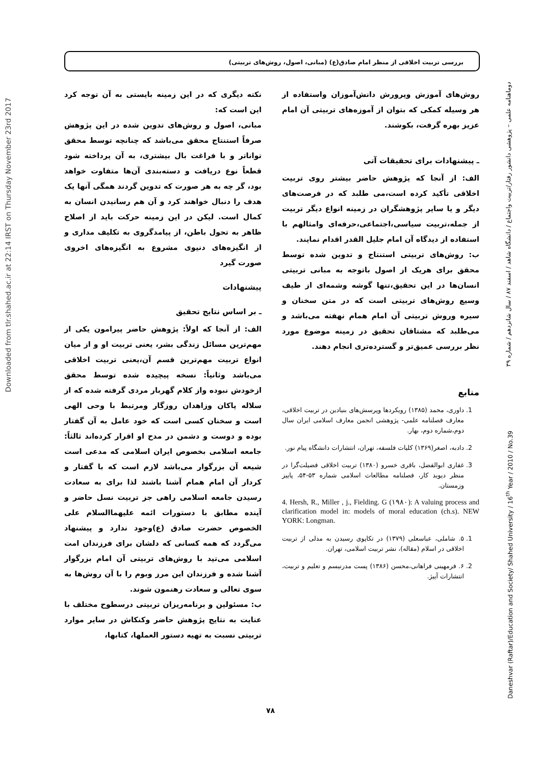بررسی تربیت اخلاقی از منظر امام صادق(ع) (مبانی، اصول، روش‌های تربیتی)
Downloaded from tlr.shahed.ac.ir at 22:14 IRST on Thursday November 23rd 2017
Daneshvar (Raftar)/Education and Society/ Shahed University / 16<sup>th</sup> Year / 2010 / No.39 دوماهنامه علمی – پژوهشی دانشور رفتار/تربیت واجتماع / دانشگاه شاهد / اسفند ۸۷ / سال شانزدهم / شماره ۳۹
نکته دیگری که در این زمینه بایستی به آن توجه کرد این است که:
مبانی، اصول و روش‌های تدوین شده در این پژوهش صرفاً استنتاج محقق می‌باشد که چنانچه توسط محقق تواناتر و با فراغت بال بیشتری، به آن پرداخته شود قطعاً نوع دریافت و دسته‌بندی آن‌ها متفاوت خواهد بود، گر چه به هر صورت که تدوین گردند همگی آنها یک هدف را دنبال خواهند کرد و آن هم رسانیدن انسان به کمال است. لیکن در این زمینه حرکت باید از اصلاح ظاهر به تحول باطن، از پیامدگروی به تکلیف مداری و از انگیزه‌های دنیوی مشروع به انگیزه‌های اخروی صورت گیرد
پیشنهادات
ـ بر اساس نتایج تحقیق
الف: از آنجا که اولاً: پژوهش حاضر پیرامون یکی از مهم‌ترین مسائل زندگی بشر، یعنی تربیت او و از میان انواع تربیت مهم‌ترین قسم آن،یعنی تربیت اخلاقی می‌باشد وثانیاً: نسخه پیچیده شده توسط محقق ازخودش نبوده واز کلام گهربار مردی گرفته شده که از سلاله پاکان وزاهدان روزگار ومرتبط با وحی الهی است و سخنان کسی است که خود عامل به آن گفتار بوده و دوست و دشمن در مدح او اقرار کرده‌اند ثالثاً: جامعه اسلامی بخصوص ایران اسلامی که مدعی است شیعه آن بزرگوار می‌باشد لازم است که با گفتار و کردار آن امام همام آشنا باشند لذا برای به سعادت رسیدن جامعه اسلامی راهی جز تربیت نسل حاضر و آینده مطابق با دستورات ائمه علیهماالسلام علی الخصوص حضرت صادق (ع)وجود ندارد و پیشنهاد می‌گردد که همه کسانی که دلشان برای فرزندان امت اسلامی می‌تپد با روش‌های تربیتی آن امام بزرگوار آشنا شده و فرزندان این مرز وبوم را با آن روش‌ها به سوی تعالی و سعادت رهنمون شوند.
ب: مسئولین و برنامه‌ریزان تربیتی درسطوح مختلف با عنایت به نتایج پژوهش حاضر وکنکاش در سایر موارد تربیتی نسبت به تهیه دستور العملها، کتابها،
روش‌های آموزش وپرورش دانش‌آموزان واستفاده از هر وسیله کمکی که بتوان از آموزه‌های تربیتی آن امام عزیز بهره گرفت، بکوشند.
ـ پیشنهادات برای تحقیقات آتی
الف: از آنجا که پژوهش حاضر بیشتر روی تربیت اخلاقی تأکید کرده است،می طلبد که در فرصت‌های دیگر و یا سایر پژوهشگران در زمینه انواع دیگر تربیت از جمله،تربیت سیاسی،اجتماعی،حرفه‌ای وامثالهم با استفاده از دیدگاه آن امام جلیل القدر اقدام نمایند.
ب: روش‌های تربیتی استنتاج و تدوین شده توسط محقق برای هریک از اصول باتوجه به مبانی تربیتی انسان‌ها در این تحقیق،تنها گوشه وشمه‌ای از طیف وسیع روش‌های تربیتی است که در متن سخنان و سیره وروش تربیتی آن امام همام نهفته می‌باشد و می‌طلبد که مشتاقان تحقیق در زمینه موضوع مورد نظر بررسی عمیق‌تر و گسترده‌تری انجام دهند.
منابع
1. داوری، محمد (۱۳۸۵) رویکردها وپرسش‌های بنیادین در تربیت اخلاقی، معارف فصلنامه علمی- پژوهشی انجمن معارف اسلامی ایران سال دوم،شماره دوم، بهار.
2. دادبه، اصغر(۱۳۶۹) کلیات فلسفه، تهران، انتشارات دانشگاه پیام نور.
3. غفاری ابوالفضل، باقری خسرو (۱۳۸۰) تربیت اخلاقی فضیلت‌گرا در منظر دیوید کار، فصلنامه مطالعات اسلامی شماره ۵۳-۵۴، پاییز وزمستان.
4. Hersh, R., Miller , j., Fielding. G (۱۹۸۰): A valuing process and clarification model in: models of moral education (ch.s). NEW YORK: Longman.
1. ۵. شاملی، عباسعلی (۱۳۷۹) در تکاپوی رسیدن به مدلی از تربیت اخلاقی در اسلام (مقاله)، نشر تربیت اسلامی، تهران.
2. ۶. فرمهینی فراهانی،محسن (۱۳۸۶) پست مدرنیسم و تعلیم و تربیت، انتشارات آییژ.
۷۸